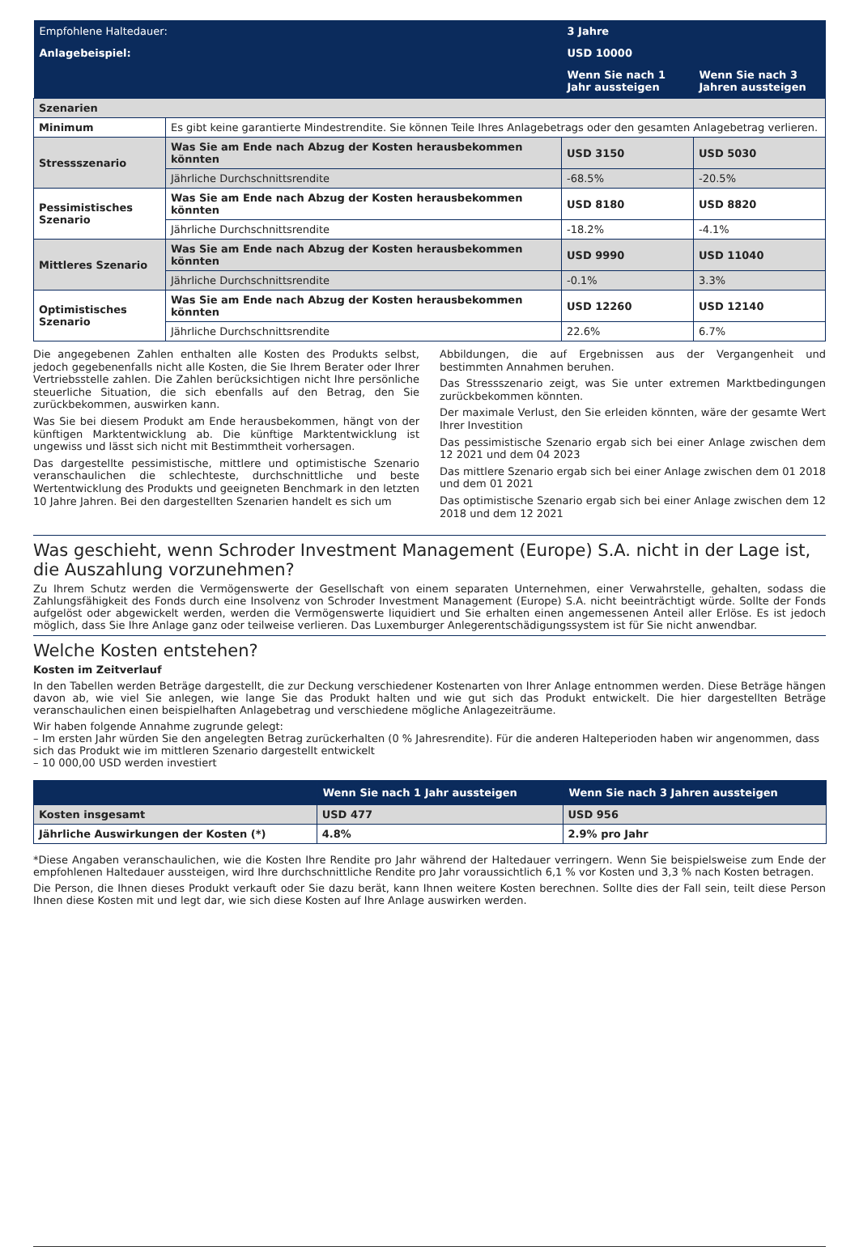| Empfohlene Haltedauer: | | 3 Jahre | |
| Anlagebeispiel: | | USD 10000 | |
| | | Wenn Sie nach 1 Jahr aussteigen | Wenn Sie nach 3 Jahren aussteigen |
| Szenarien | | | |
| Minimum | Es gibt keine garantierte Mindestrendite. Sie können Teile Ihres Anlagebetrags oder den gesamten Anlagebetrag verlieren. | | |
| Stressszenario | Was Sie am Ende nach Abzug der Kosten herausbekommen könnten | USD 3150 | USD 5030 |
| | Jährliche Durchschnittsrendite | -68.5% | -20.5% |
| Pessimistisches Szenario | Was Sie am Ende nach Abzug der Kosten herausbekommen könnten | USD 8180 | USD 8820 |
| | Jährliche Durchschnittsrendite | -18.2% | -4.1% |
| Mittleres Szenario | Was Sie am Ende nach Abzug der Kosten herausbekommen könnten | USD 9990 | USD 11040 |
| | Jährliche Durchschnittsrendite | -0.1% | 3.3% |
| Optimistisches Szenario | Was Sie am Ende nach Abzug der Kosten herausbekommen könnten | USD 12260 | USD 12140 |
| | Jährliche Durchschnittsrendite | 22.6% | 6.7% |
Die angegebenen Zahlen enthalten alle Kosten des Produkts selbst, jedoch gegebenenfalls nicht alle Kosten, die Sie Ihrem Berater oder Ihrer Vertriebsstelle zahlen. Die Zahlen berücksichtigen nicht Ihre persönliche steuerliche Situation, die sich ebenfalls auf den Betrag, den Sie zurückbekommen, auswirken kann.
Was Sie bei diesem Produkt am Ende herausbekommen, hängt von der künftigen Marktentwicklung ab. Die künftige Marktentwicklung ist ungewiss und lässt sich nicht mit Bestimmtheit vorhersagen.
Das dargestellte pessimistische, mittlere und optimistische Szenario veranschaulichen die schlechteste, durchschnittliche und beste Wertentwicklung des Produkts und geeigneten Benchmark in den letzten 10 Jahre Jahren. Bei den dargestellten Szenarien handelt es sich um
Abbildungen, die auf Ergebnissen aus der Vergangenheit und bestimmten Annahmen beruhen.
Das Stressszenario zeigt, was Sie unter extremen Marktbedingungen zurückbekommen könnten.
Der maximale Verlust, den Sie erleiden könnten, wäre der gesamte Wert Ihrer Investition
Das pessimistische Szenario ergab sich bei einer Anlage zwischen dem 12 2021 und dem 04 2023
Das mittlere Szenario ergab sich bei einer Anlage zwischen dem 01 2018 und dem 01 2021
Das optimistische Szenario ergab sich bei einer Anlage zwischen dem 12 2018 und dem 12 2021
Was geschieht, wenn Schroder Investment Management (Europe) S.A. nicht in der Lage ist, die Auszahlung vorzunehmen?
Zu Ihrem Schutz werden die Vermögenswerte der Gesellschaft von einem separaten Unternehmen, einer Verwahrstelle, gehalten, sodass die Zahlungsfähigkeit des Fonds durch eine Insolvenz von Schroder Investment Management (Europe) S.A. nicht beeinträchtigt würde. Sollte der Fonds aufgelöst oder abgewickelt werden, werden die Vermögenswerte liquidiert und Sie erhalten einen angemessenen Anteil aller Erlöse. Es ist jedoch möglich, dass Sie Ihre Anlage ganz oder teilweise verlieren. Das Luxemburger Anlegerentschädigungssystem ist für Sie nicht anwendbar.
Welche Kosten entstehen?
Kosten im Zeitverlauf
In den Tabellen werden Beträge dargestellt, die zur Deckung verschiedener Kostenarten von Ihrer Anlage entnommen werden. Diese Beträge hängen davon ab, wie viel Sie anlegen, wie lange Sie das Produkt halten und wie gut sich das Produkt entwickelt. Die hier dargestellten Beträge veranschaulichen einen beispielhaften Anlagebetrag und verschiedene mögliche Anlagezeiträume.
Wir haben folgende Annahme zugrunde gelegt:
– Im ersten Jahr würden Sie den angelegten Betrag zurückerhalten (0 % Jahresrendite). Für die anderen Halteperioden haben wir angenommen, dass sich das Produkt wie im mittleren Szenario dargestellt entwickelt
– 10 000,00 USD werden investiert
| | Wenn Sie nach 1 Jahr aussteigen | Wenn Sie nach 3 Jahren aussteigen |
| --- | --- | --- |
| Kosten insgesamt | USD 477 | USD 956 |
| Jährliche Auswirkungen der Kosten (*) | 4.8% | 2.9% pro Jahr |
*Diese Angaben veranschaulichen, wie die Kosten Ihre Rendite pro Jahr während der Haltedauer verringern. Wenn Sie beispielsweise zum Ende der empfohlenen Haltedauer aussteigen, wird Ihre durchschnittliche Rendite pro Jahr voraussichtlich 6,1 % vor Kosten und 3,3 % nach Kosten betragen.
Die Person, die Ihnen dieses Produkt verkauft oder Sie dazu berät, kann Ihnen weitere Kosten berechnen. Sollte dies der Fall sein, teilt diese Person Ihnen diese Kosten mit und legt dar, wie sich diese Kosten auf Ihre Anlage auswirken werden.